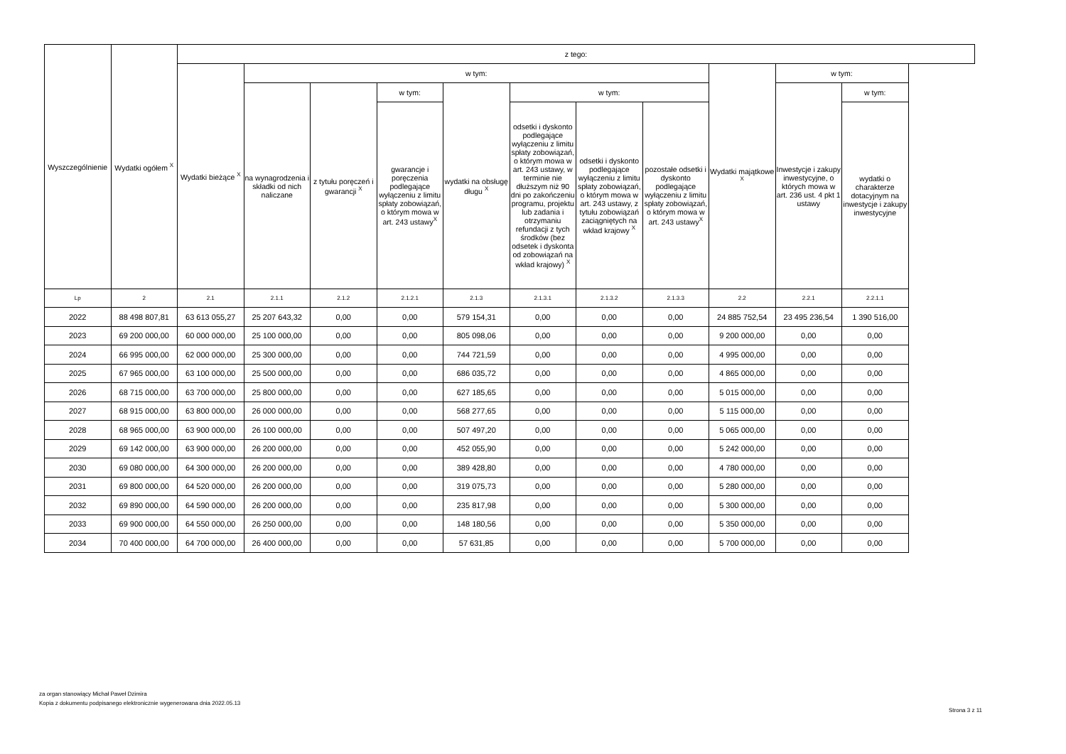| Wyszczególnienie | Wydatki ogółem <sup>X</sup> | z tego: | | | | | | | | | | |
| --- | --- | --- | --- | --- | --- | --- | --- | --- | --- | --- | --- | --- |
| | | Wydatki bieżące <sup>X</sup> | w tym: | | | | | | | Wydatki majątkowe <sup>X</sup> | w tym: | |
| | | | na wynagrodzenia i składki od nich naliczane | z tytułu poręczeń i gwarancji <sup>X</sup> | w tym: | wydatki na obsługę długu <sup>X</sup> | w tym: | | | | Inwestycje i zakupy inwestycyjne, o których mowa w art. 236 ust. 4 pkt 1 ustawy | w tym: |
| | | | | | gwarancje i poręczenia podlegające wyłączeniu z limitu spłaty zobowiązań, o którym mowa w art. 243 ustawy<sup>X</sup> | | odsetki i dyskonto podlegające wyłączeniu z limitu spłaty zobowiązań, o którym mowa w art. 243 ustawy, w terminie nie dłuższym niż 90 dni po zakończeniu programu, projektu lub zadania i otrzymaniu refundacji z tych środków (bez odsetek i dyskonta od zobowiązań na wkład krajowy) <sup>X</sup> | odsetki i dyskonto podlegające wyłączeniu z limitu spłaty zobowiązań, o którym mowa w art. 243 ustawy, z tytułu zobowiązań zaciągniętych na wkład krajowy <sup>X</sup> | pozostałe odsetki i dyskonto podlegające wyłączeniu z limitu spłaty zobowiązań, o którym mowa w art. 243 ustawy<sup>X</sup> | | | wydatki o charakterze dotacyjnym na inwestycje i zakupy inwestycyjne |
| Lp | 2 | 2.1 | 2.1.1 | 2.1.2 | 2.1.2.1 | 2.1.3 | 2.1.3.1 | 2.1.3.2 | 2.1.3.3 | 2.2 | 2.2.1 | 2.2.1.1 |
| 2022 | 88 498 807,81 | 63 613 055,27 | 25 207 643,32 | 0,00 | 0,00 | 579 154,31 | 0,00 | 0,00 | 0,00 | 24 885 752,54 | 23 495 236,54 | 1 390 516,00 |
| 2023 | 69 200 000,00 | 60 000 000,00 | 25 100 000,00 | 0,00 | 0,00 | 805 098,06 | 0,00 | 0,00 | 0,00 | 9 200 000,00 | 0,00 | 0,00 |
| 2024 | 66 995 000,00 | 62 000 000,00 | 25 300 000,00 | 0,00 | 0,00 | 744 721,59 | 0,00 | 0,00 | 0,00 | 4 995 000,00 | 0,00 | 0,00 |
| 2025 | 67 965 000,00 | 63 100 000,00 | 25 500 000,00 | 0,00 | 0,00 | 686 035,72 | 0,00 | 0,00 | 0,00 | 4 865 000,00 | 0,00 | 0,00 |
| 2026 | 68 715 000,00 | 63 700 000,00 | 25 800 000,00 | 0,00 | 0,00 | 627 185,65 | 0,00 | 0,00 | 0,00 | 5 015 000,00 | 0,00 | 0,00 |
| 2027 | 68 915 000,00 | 63 800 000,00 | 26 000 000,00 | 0,00 | 0,00 | 568 277,65 | 0,00 | 0,00 | 0,00 | 5 115 000,00 | 0,00 | 0,00 |
| 2028 | 68 965 000,00 | 63 900 000,00 | 26 100 000,00 | 0,00 | 0,00 | 507 497,20 | 0,00 | 0,00 | 0,00 | 5 065 000,00 | 0,00 | 0,00 |
| 2029 | 69 142 000,00 | 63 900 000,00 | 26 200 000,00 | 0,00 | 0,00 | 452 055,90 | 0,00 | 0,00 | 0,00 | 5 242 000,00 | 0,00 | 0,00 |
| 2030 | 69 080 000,00 | 64 300 000,00 | 26 200 000,00 | 0,00 | 0,00 | 389 428,80 | 0,00 | 0,00 | 0,00 | 4 780 000,00 | 0,00 | 0,00 |
| 2031 | 69 800 000,00 | 64 520 000,00 | 26 200 000,00 | 0,00 | 0,00 | 319 075,73 | 0,00 | 0,00 | 0,00 | 5 280 000,00 | 0,00 | 0,00 |
| 2032 | 69 890 000,00 | 64 590 000,00 | 26 200 000,00 | 0,00 | 0,00 | 235 817,98 | 0,00 | 0,00 | 0,00 | 5 300 000,00 | 0,00 | 0,00 |
| 2033 | 69 900 000,00 | 64 550 000,00 | 26 250 000,00 | 0,00 | 0,00 | 148 180,56 | 0,00 | 0,00 | 0,00 | 5 350 000,00 | 0,00 | 0,00 |
| 2034 | 70 400 000,00 | 64 700 000,00 | 26 400 000,00 | 0,00 | 0,00 | 57 631,85 | 0,00 | 0,00 | 0,00 | 5 700 000,00 | 0,00 | 0,00 |
za organ stanowiący Michał Paweł Dzimira
Kopia z dokumentu podpisanego elektronicznie wygenerowana dnia 2022.05.13
Strona 3 z 11